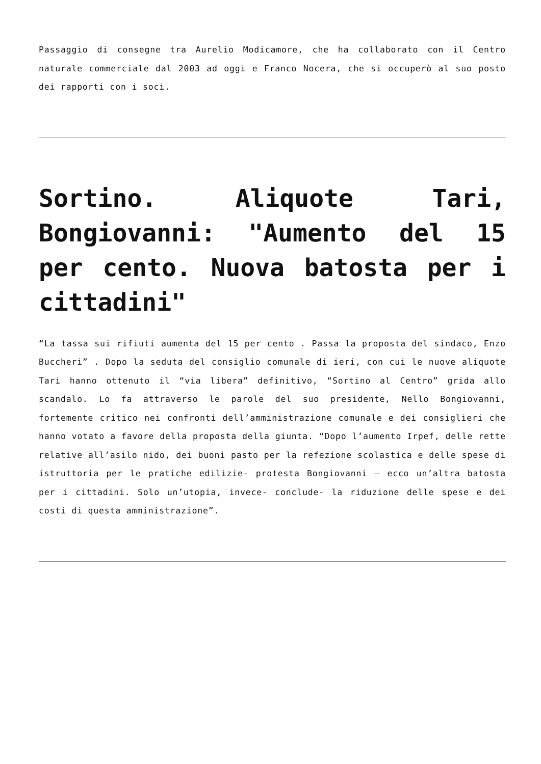Passaggio di consegne tra Aurelio Modicamore, che ha collaborato con il Centro naturale commerciale dal 2003 ad oggi e Franco Nocera, che si occuperò al suo posto dei rapporti con i soci.
Sortino. Aliquote Tari, Bongiovanni: "Aumento del 15 per cento. Nuova batosta per i cittadini"
“La tassa sui rifiuti aumenta del 15 per cento . Passa la proposta del sindaco, Enzo Buccheri” . Dopo la seduta del consiglio comunale di ieri, con cui le nuove aliquote Tari hanno ottenuto il “via libera” definitivo, “Sortino al Centro” grida allo scandalo. Lo fa attraverso le parole del suo presidente, Nello Bongiovanni, fortemente critico nei confronti dell’amministrazione comunale e dei consiglieri che hanno votato a favore della proposta della giunta. “Dopo l’aumento Irpef, delle rette relative all’asilo nido, dei buoni pasto per la refezione scolastica e delle spese di istruttoria per le pratiche edilizie- protesta Bongiovanni – ecco un’altra batosta per i cittadini. Solo un’utopia, invece- conclude- la riduzione delle spese e dei costi di questa amministrazione”.